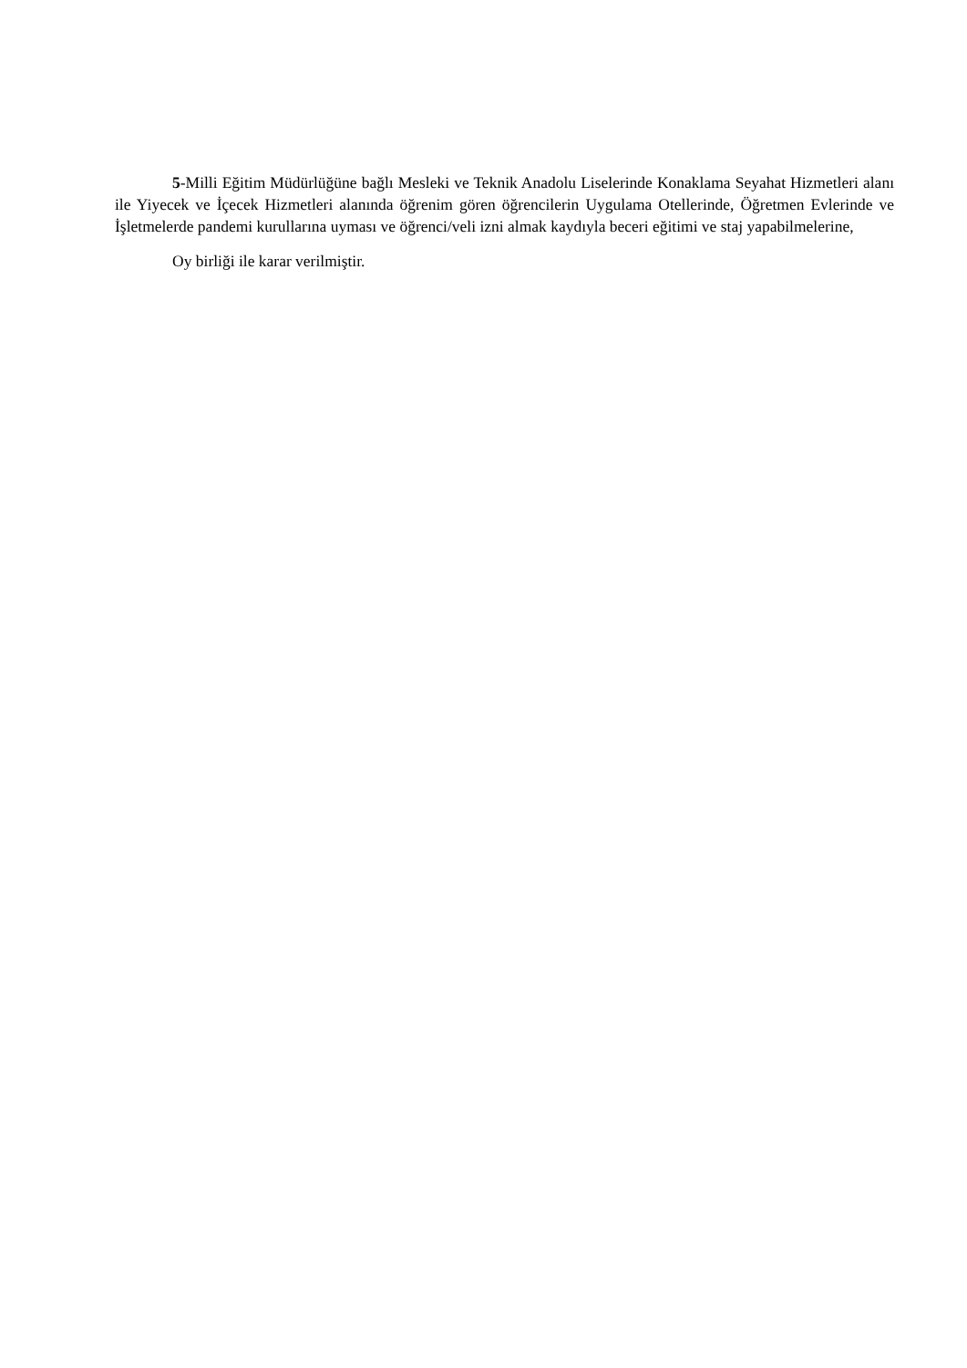5-Milli Eğitim Müdürlüğüne bağlı Mesleki ve Teknik Anadolu Liselerinde Konaklama Seyahat Hizmetleri alanı ile Yiyecek ve İçecek Hizmetleri alanında öğrenim gören öğrencilerin Uygulama Otellerinde, Öğretmen Evlerinde ve İşletmelerde pandemi kurullarına uyması ve öğrenci/veli izni almak kaydıyla beceri eğitimi ve staj yapabilmelerine,
Oy birliği ile karar verilmiştir.